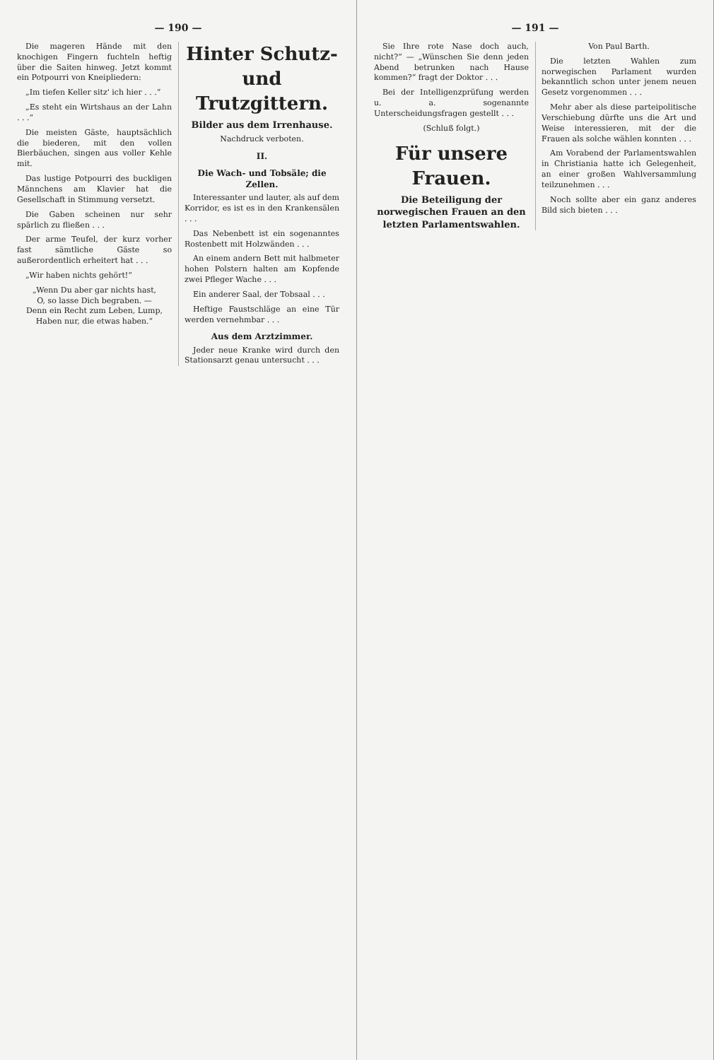— 190 —
Die mageren Hände mit den knochigen Fingern fuchteln heftig über die Saiten hinweg. Jetzt kommt ein Potpourri von Kneipliedern:
„Im tiefen Keller sitz' ich hier . . .“
„Es steht ein Wirtshaus an der Lahn . . .“
Die meisten Gäste, hauptsächlich die biederen, mit den vollen Bierbäuchen, singen aus voller Kehle mit.
Das lustige Potpourri des buckligen Männchens am Klavier hat die Gesellschaft in Stimmung versetzt.
Die Gaben scheinen nur sehr spärlich zu fließen . . .
Der arme Teufel, der kurz vorher fast sämtliche Gäste so außerordentlich erheitert hat . . .
„Wir haben nichts gehört!“
„Wenn Du aber gar nichts hast,
O, so lasse Dich begraben. —
Denn ein Recht zum Leben, Lump,
Haben nur, die etwas haben.“
Hinter Schutz- und Trutzgittern.
Bilder aus dem Irrenhause.
Nachdruck verboten.
II.
Die Wach- und Tobsäle; die Zellen.
Interessanter und lauter, als auf dem Korridor, es ist es in den Krankensälen . . .
Das Nebenbett ist ein sogenanntes Rostenbett mit Holzwänden . . .
An einem andern Bett mit halbmeter hohen Polstern halten am Kopfende zwei Pfleger Wache . . .
Ein anderer Saal, der Tobsaal . . .
Heftige Faustschläge an eine Tür werden vernehmbar . . .
Aus dem Arztzimmer.
Jeder neue Kranke wird durch den Stationsarzt genau untersucht . . .
— 191 —
Sie Ihre rote Nase doch auch, nicht?“ — „Wünschen Sie denn jeden Abend betrunken nach Hause kommen?“ fragt der Doktor . . .
Bei der Intelligenzprüfung werden u. a. sogenannte Unterscheidungsfragen gestellt . . .
(Schluß folgt.)
Für unsere Frauen.
Die Beteiligung der norwegischen Frauen an den letzten Parlamentswahlen.
Von Paul Barth.
Die letzten Wahlen zum norwegischen Parlament wurden bekanntlich schon unter jenem neuen Gesetz vorgenommen . . .
Mehr aber als diese parteipolitische Verschiebung dürfte uns die Art und Weise interessieren, mit der die Frauen als solche wählen konnten . . .
Am Vorabend der Parlamentswahlen in Christiania hatte ich Gelegenheit, an einer großen Wahlversammlung teilzunehmen . . .
Noch sollte aber ein ganz anderes Bild sich bieten . . .